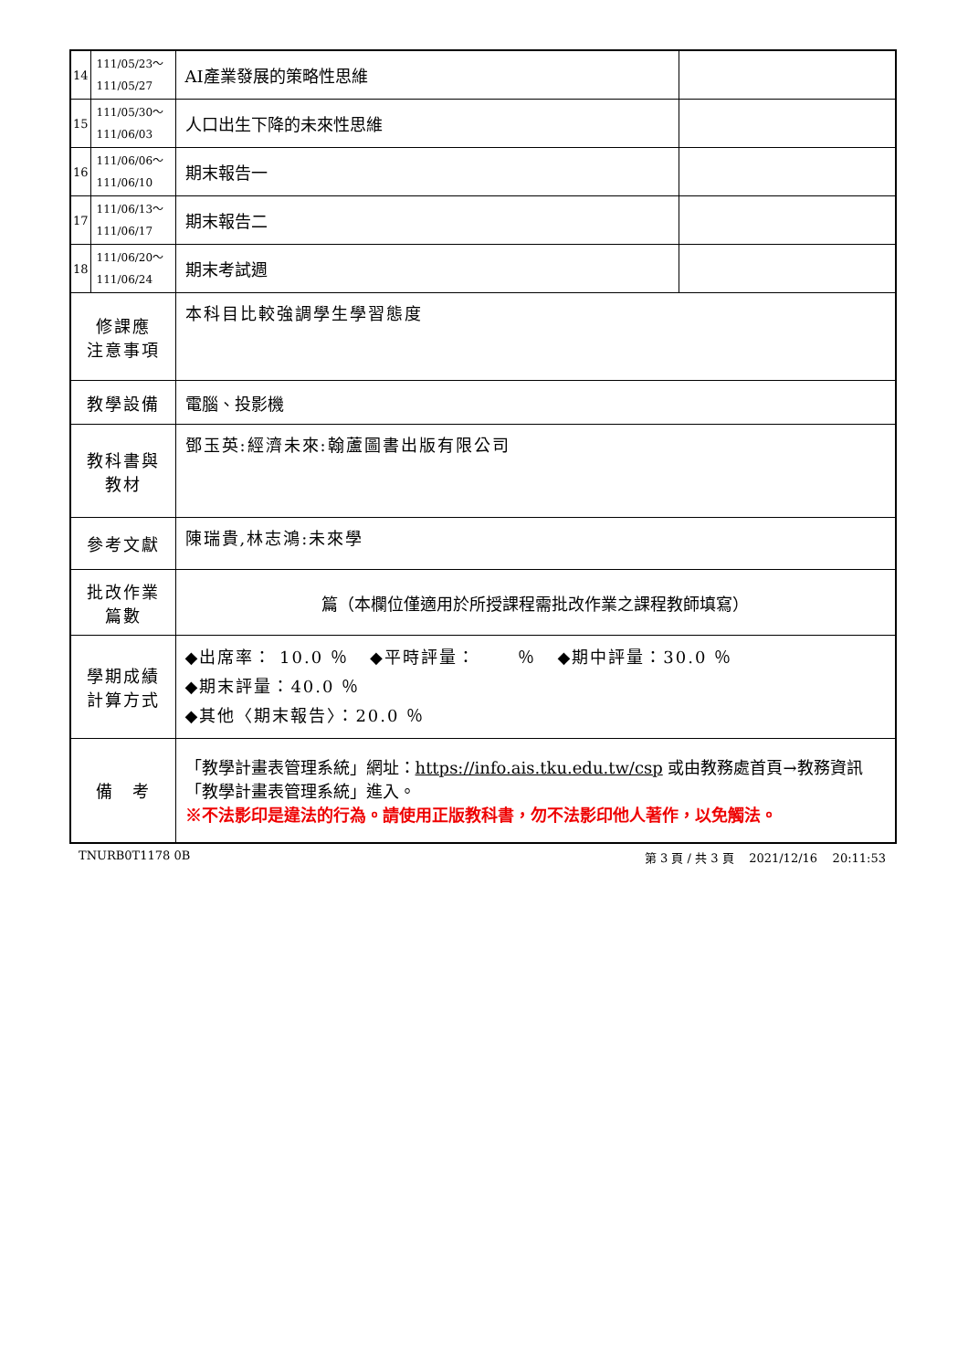| 14 | 111/05/23～ 111/05/27 | AI產業發展的策略性思維 | |
| 15 | 111/05/30～ 111/06/03 | 人口出生下降的未來性思維 | |
| 16 | 111/06/06～ 111/06/10 | 期末報告一 | |
| 17 | 111/06/13～ 111/06/17 | 期末報告二 | |
| 18 | 111/06/20～ 111/06/24 | 期末考試週 | |
| 修課應 注意事項 | | 本科目比較強調學生學習態度 | |
| 教學設備 | | 電腦、投影機 | |
| 教科書與 教材 | | 鄧玉英:經濟未來:翰蘆圖書出版有限公司 | |
| 參考文獻 | | 陳瑞貴,林志鴻:未來學 | |
| 批改作業 篇數 | | 篇（本欄位僅適用於所授課程需批改作業之課程教師填寫） | |
| 學期成績 計算方式 | | ◆出席率： 10.0 ％ ◆平時評量： ％ ◆期中評量：30.0 ％ ◆期末評量：40.0 ％ ◆其他〈期末報告〉：20.0 ％ | |
| 備 考 | | 「教學計畫表管理系統」網址： https://info.ais.tku.edu.tw/csp 或由教務處首頁→教務資訊「教學計畫表管理系統」進入。 ※不法影印是違法的行為。請使用正版教科書，勿不法影印他人著作，以免觸法。 | |
TNURB0T1178 0B 第 3 頁 / 共 3 頁 2021/12/16 20:11:53